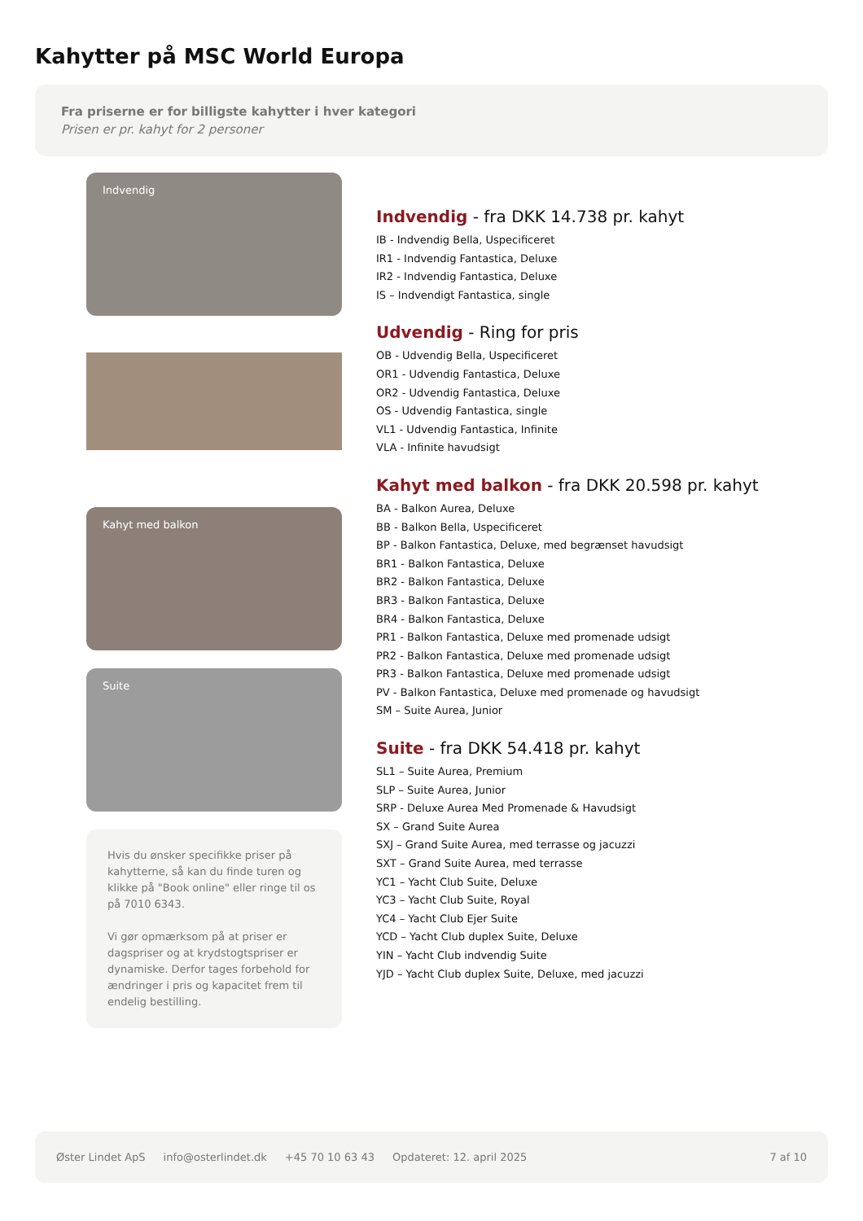Kahytter på MSC World Europa
Fra priserne er for billigste kahytter i hver kategori
Prisen er pr. kahyt for 2 personer
Indvendig
Kahyt med balkon
Suite
Hvis du ønsker specifikke priser på kahytterne, så kan du finde turen og klikke på "Book online" eller ringe til os på 7010 6343.
Vi gør opmærksom på at priser er dagspriser og at krydstogtspriser er dynamiske. Derfor tages forbehold for ændringer i pris og kapacitet frem til endelig bestilling.
Indvendig - fra DKK 14.738 pr. kahyt
IB - Indvendig Bella, Uspecificeret
IR1 - Indvendig Fantastica, Deluxe
IR2 - Indvendig Fantastica, Deluxe
IS – Indvendigt Fantastica, single
Udvendig - Ring for pris
OB - Udvendig Bella, Uspecificeret
OR1 - Udvendig Fantastica, Deluxe
OR2 - Udvendig Fantastica, Deluxe
OS - Udvendig Fantastica, single
VL1 - Udvendig Fantastica, Infinite
VLA - Infinite havudsigt
Kahyt med balkon - fra DKK 20.598 pr. kahyt
BA - Balkon Aurea, Deluxe
BB - Balkon Bella, Uspecificeret
BP - Balkon Fantastica, Deluxe, med begrænset havudsigt
BR1 - Balkon Fantastica, Deluxe
BR2 - Balkon Fantastica, Deluxe
BR3 - Balkon Fantastica, Deluxe
BR4 - Balkon Fantastica, Deluxe
PR1 - Balkon Fantastica, Deluxe med promenade udsigt
PR2 - Balkon Fantastica, Deluxe med promenade udsigt
PR3 - Balkon Fantastica, Deluxe med promenade udsigt
PV - Balkon Fantastica, Deluxe med promenade og havudsigt
SM – Suite Aurea, Junior
Suite - fra DKK 54.418 pr. kahyt
SL1 – Suite Aurea, Premium
SLP – Suite Aurea, Junior
SRP - Deluxe Aurea Med Promenade & Havudsigt
SX – Grand Suite Aurea
SXJ – Grand Suite Aurea, med terrasse og jacuzzi
SXT – Grand Suite Aurea, med terrasse
YC1 – Yacht Club Suite, Deluxe
YC3 – Yacht Club Suite, Royal
YC4 – Yacht Club Ejer Suite
YCD – Yacht Club duplex Suite, Deluxe
YIN – Yacht Club indvendig Suite
YJD – Yacht Club duplex Suite, Deluxe, med jacuzzi
Øster Lindet ApS info@osterlindet.dk +45 70 10 63 43 Opdateret: 12. april 2025 7 af 10